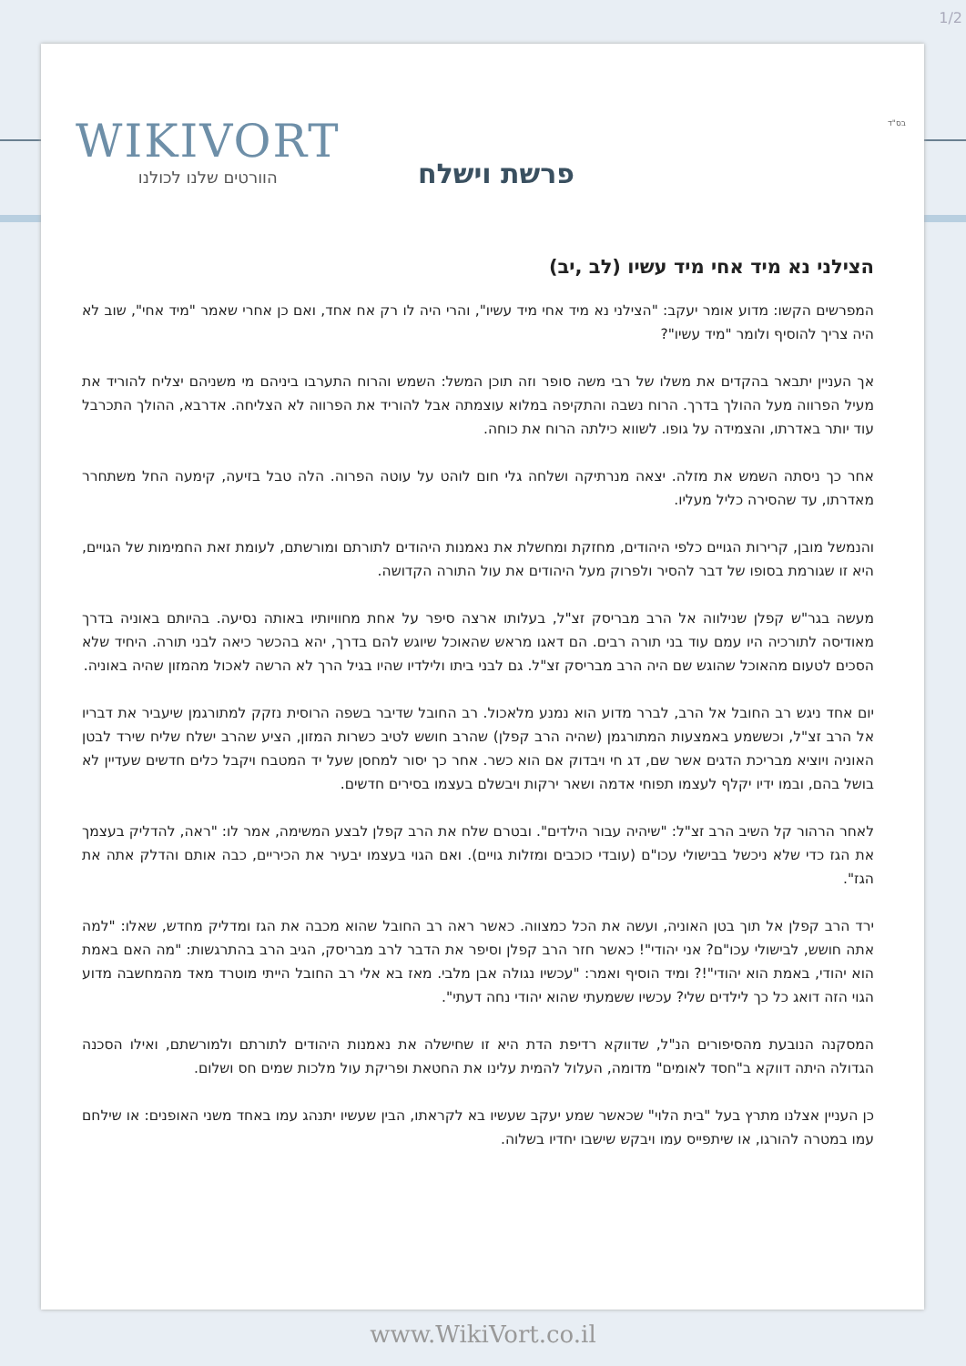1/2
בס"ד
WIKIVORT
הוורטים שלנו לכולנו
פרשת וישלח
הצילני נא מיד אחי מיד עשיו (לב ,יב)
המפרשים הקשו: מדוע אומר יעקב: "הצילני נא מיד אחי מיד עשיו", והרי היה לו רק אח אחד, ואם כן אחרי שאמר "מיד אחי", שוב לא היה צריך להוסיף ולומר "מיד עשיו"?
אך העניין יתבאר בהקדים את משלו של רבי משה סופר וזה תוכן המשל: השמש והרוח התערבו ביניהם מי משניהם יצליח להוריד את מעיל הפרווה מעל ההולך בדרך. הרוח נשבה והתקיפה במלוא עוצמתה אבל להוריד את הפרווה לא הצליחה. אדרבא, ההולך התכרבל עוד יותר באדרתו, והצמידה על גופו. לשווא כילתה הרוח את כוחה.
אחר כך ניסתה השמש את מזלה. יצאה מנרתיקה ושלחה גלי חום לוהט על עוטה הפרוה. הלה טבל בזיעה, קימעה החל משתחרר מאדרתו, עד שהסירה כליל מעליו.
והנמשל מובן, קרירות הגויים כלפי היהודים, מחזקת ומחשלת את נאמנות היהודים לתורתם ומורשתם, לעומת זאת החמימות של הגויים, היא זו שגורמת בסופו של דבר להסיר ולפרוק מעל היהודים את עול התורה הקדושה.
מעשה בגר"ש קפלן שנילווה אל הרב מבריסק זצ"ל, בעלותו ארצה סיפר על אחת מחוויותיו באותה נסיעה. בהיותם באוניה בדרך מאודיסה לתורכיה היו עמם עוד בני תורה רבים. הם דאגו מראש שהאוכל שיוגש להם בדרך, יהא בהכשר כיאה לבני תורה. היחיד שלא הסכים לטעום מהאוכל שהוגש שם היה הרב מבריסק זצ"ל. גם לבני ביתו ולילדיו שהיו בגיל הרך לא הרשה לאכול מהמזון שהיה באוניה.
יום אחד ניגש רב החובל אל הרב, לברר מדוע הוא נמנע מלאכול. רב החובל שדיבר בשפה הרוסית נזקק למתורגמן שיעביר את דבריו אל הרב זצ"ל, וכששמע באמצעות המתורגמן (שהיה הרב קפלן) שהרב חושש לטיב כשרות המזון, הציע שהרב ישלח שליח שירד לבטן האוניה ויוציא מבריכת הדגים אשר שם, דג חי ויבדוק אם הוא כשר. אחר כך יסור למחסן שעל יד המטבח ויקבל כלים חדשים שעדיין לא בושל בהם, ובמו ידיו יקלף לעצמו תפוחי אדמה ושאר ירקות ויבשלם בעצמו בסירים חדשים.
לאחר הרהור קל השיב הרב זצ"ל: "שיהיה עבור הילדים". ובטרם שלח את הרב קפלן לבצע המשימה, אמר לו: "ראה, להדליק בעצמך את הגז כדי שלא ניכשל בבישולי עכו"ם (עובדי כוכבים ומזלות גויים). ואם הגוי בעצמו יבעיר את הכיריים, כבה אותם והדלק אתה את הגז".
ירד הרב קפלן אל תוך בטן האוניה, ועשה את הכל כמצווה. כאשר ראה רב החובל שהוא מכבה את הגז ומדליק מחדש, שאלו: "למה אתה חושש, לבישולי עכו"ם? אני יהודי"! כאשר חזר הרב קפלן וסיפר את הדבר לרב מבריסק, הגיב הרב בהתרגשות: "מה האם באמת הוא יהודי, באמת הוא יהודי"!? ומיד הוסיף ואמר: "עכשיו נגולה אבן מלבי. מאז בא אלי רב החובל הייתי מוטרד מאד מהמחשבה מדוע הגוי הזה דואג כל כך לילדים שלי? עכשיו ששמעתי שהוא יהודי נחה דעתי".
המסקנה הנובעת מהסיפורים הנ"ל, שדווקא רדיפת הדת היא זו שחישלה את נאמנות היהודים לתורתם ולמורשתם, ואילו הסכנה הגדולה היתה דווקא ב"חסד לאומים" מדומה, העלול להמית עלינו את החטאת ופריקת עול מלכות שמים חס ושלום.
כן העניין אצלנו מתרץ בעל "בית הלוי" שכאשר שמע יעקב שעשיו בא לקראתו, הבין שעשיו יתנהג עמו באחד משני האופנים: או שילחם עמו במטרה להורגו, או שיתפייס עמו ויבקש שישבו יחדיו בשלוה.
www.WikiVort.co.il